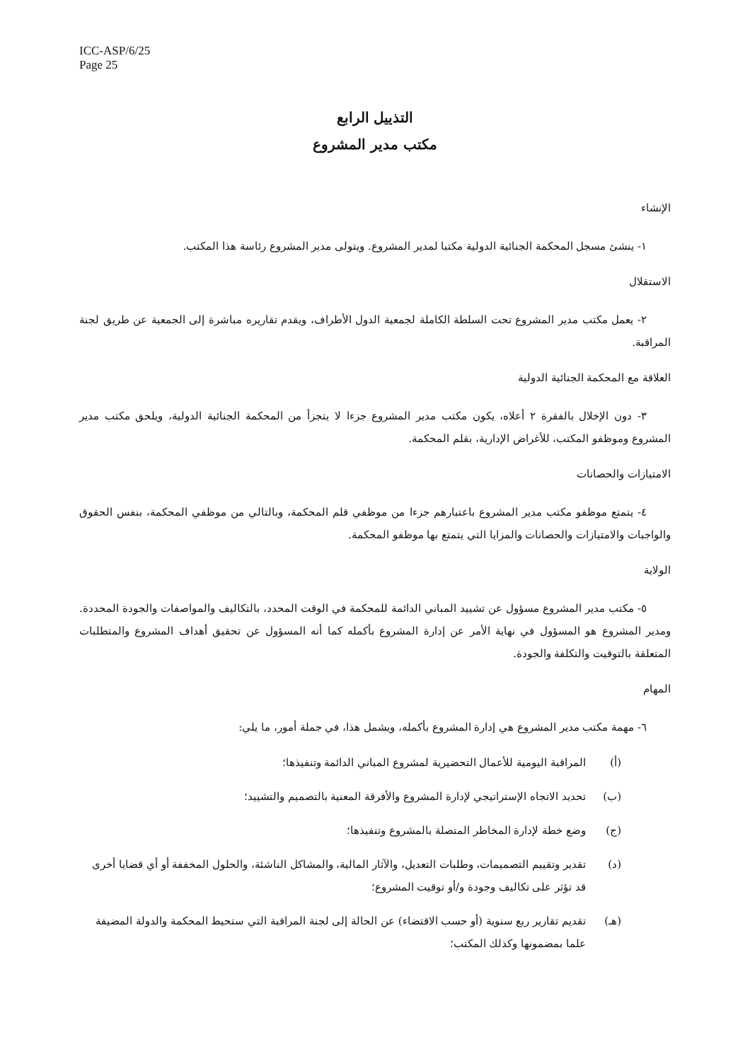ICC-ASP/6/25
Page 25
التذييل الرابع
مكتب مدير المشروع
الإنشاء
١- ينشئ مسجل المحكمة الجنائية الدولية مكتبا لمدير المشروع. ويتولى مدير المشروع رئاسة هذا المكتب.
الاستقلال
٢- يعمل مكتب مدير المشروع تحت السلطة الكاملة لجمعية الدول الأطراف، ويقدم تقاريره مباشرة إلى الجمعية عن طريق لجنة المراقبة.
العلاقة مع المحكمة الجنائية الدولية
٣- دون الإخلال بالفقرة ٢ أعلاه، يكون مكتب مدير المشروع جزءا لا يتجزأ من المحكمة الجنائية الدولية، ويلحق مكتب مدير المشروع وموظفو المكتب، للأغراض الإدارية، بقلم المحكمة.
الامتيازات والحصانات
٤- يتمتع موظفو مكتب مدير المشروع باعتبارهم جزءا من موظفي قلم المحكمة، وبالتالي من موظفي المحكمة، بنفس الحقوق والواجبات والامتيازات والحصانات والمزايا التي يتمتع بها موظفو المحكمة.
الولاية
٥- مكتب مدير المشروع مسؤول عن تشييد المباني الدائمة للمحكمة في الوقت المحدد، بالتكاليف والمواصفات والجودة المحددة. ومدير المشروع هو المسؤول في نهاية الأمر عن إدارة المشروع بأكمله كما أنه المسؤول عن تحقيق أهداف المشروع والمتطلبات المتعلقة بالتوقيت والتكلفة والجودة.
المهام
٦- مهمة مكتب مدير المشروع هي إدارة المشروع بأكمله، ويشمل هذا، في جملة أمور، ما يلي:
(أ) المراقبة اليومية للأعمال التحضيرية لمشروع المباني الدائمة وتنفيذها؛
(ب) تحديد الاتجاه الإستراتيجي لإدارة المشروع والأفرقة المعنية بالتصميم والتشييد؛
(ج) وضع خطة لإدارة المخاطر المتصلة بالمشروع وتنفيذها؛
(د) تقدير وتقييم التصميمات، وطلبات التعديل، والآثار المالية، والمشاكل الناشئة، والحلول المخففة أو أي قضايا أخرى قد تؤثر على تكاليف وجودة و/أو توقيت المشروع؛
(هـ) تقديم تقارير ربع سنوية (أو حسب الاقتضاء) عن الحالة إلى لجنة المراقبة التي ستحيط المحكمة والدولة المضيفة علما بمضمونها وكذلك المكتب؛